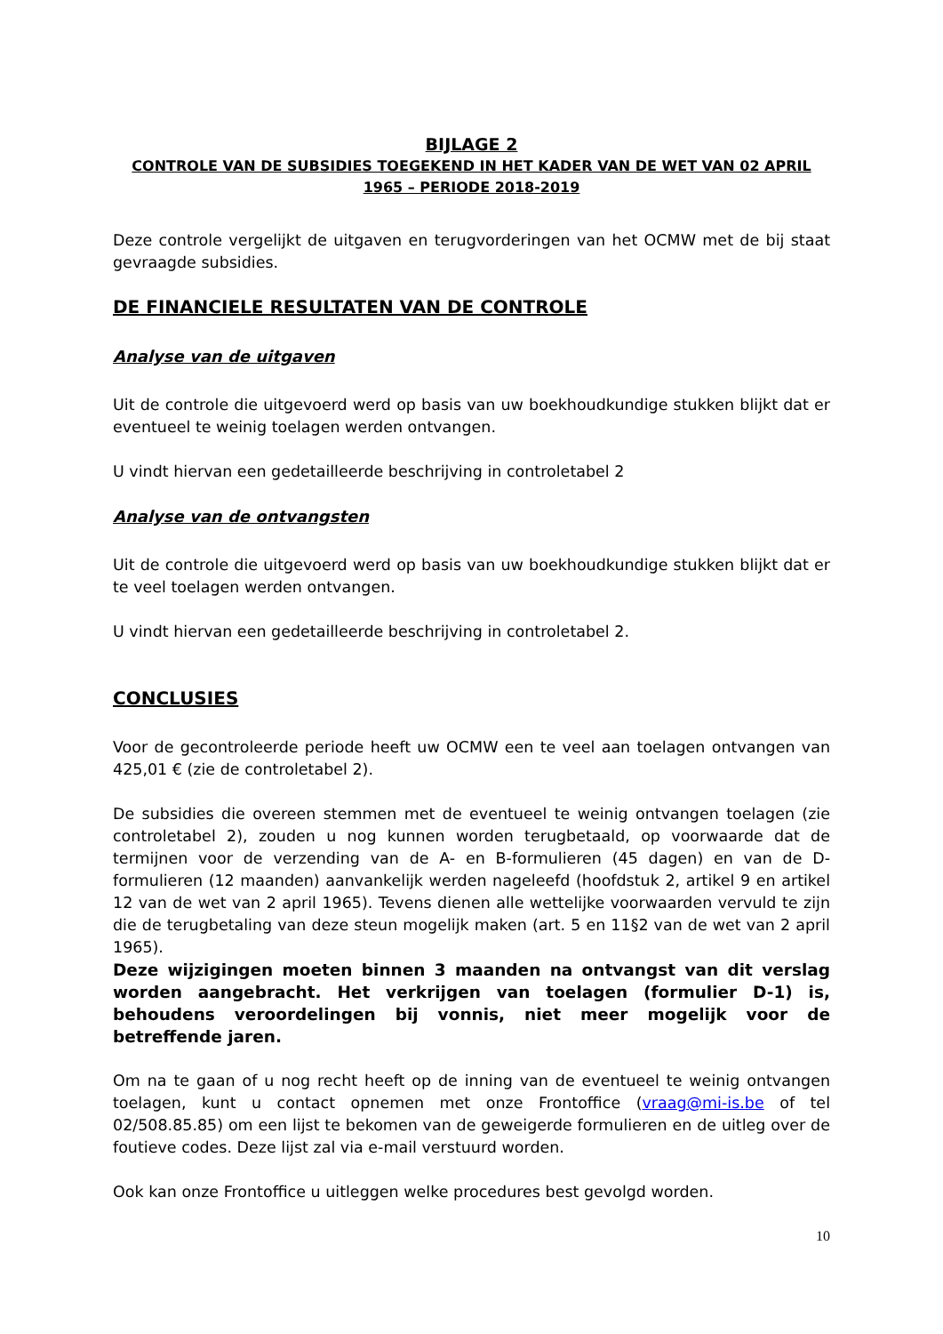BIJLAGE 2
CONTROLE VAN DE SUBSIDIES TOEGEKEND IN HET KADER VAN DE WET VAN 02 APRIL 1965 – PERIODE 2018-2019
Deze controle vergelijkt de uitgaven en terugvorderingen van het OCMW met de bij staat gevraagde subsidies.
DE FINANCIELE RESULTATEN VAN DE CONTROLE
Analyse van de uitgaven
Uit de controle die uitgevoerd werd op basis van uw boekhoudkundige stukken blijkt dat er eventueel te weinig toelagen werden ontvangen.
U vindt hiervan een gedetailleerde beschrijving in controletabel 2
Analyse van de ontvangsten
Uit de controle die uitgevoerd werd op basis van uw boekhoudkundige stukken blijkt dat er te veel toelagen werden ontvangen.
U vindt hiervan een gedetailleerde beschrijving in controletabel 2.
CONCLUSIES
Voor de gecontroleerde periode heeft uw OCMW een te veel aan toelagen ontvangen van 425,01 € (zie de controletabel 2).
De subsidies die overeen stemmen met de eventueel te weinig ontvangen toelagen (zie controletabel 2), zouden u nog kunnen worden terugbetaald, op voorwaarde dat de termijnen voor de verzending van de A- en B-formulieren (45 dagen) en van de D-formulieren (12 maanden) aanvankelijk werden nageleefd (hoofdstuk 2, artikel 9 en artikel 12 van de wet van 2 april 1965). Tevens dienen alle wettelijke voorwaarden vervuld te zijn die de terugbetaling van deze steun mogelijk maken (art. 5 en 11§2 van de wet van 2 april 1965).
Deze wijzigingen moeten binnen 3 maanden na ontvangst van dit verslag worden aangebracht. Het verkrijgen van toelagen (formulier D-1) is, behoudens veroordelingen bij vonnis, niet meer mogelijk voor de betreffende jaren.
Om na te gaan of u nog recht heeft op de inning van de eventueel te weinig ontvangen toelagen, kunt u contact opnemen met onze Frontoffice (vraag@mi-is.be of tel 02/508.85.85) om een lijst te bekomen van de geweigerde formulieren en de uitleg over de foutieve codes. Deze lijst zal via e-mail verstuurd worden.
Ook kan onze Frontoffice u uitleggen welke procedures best gevolgd worden.
10